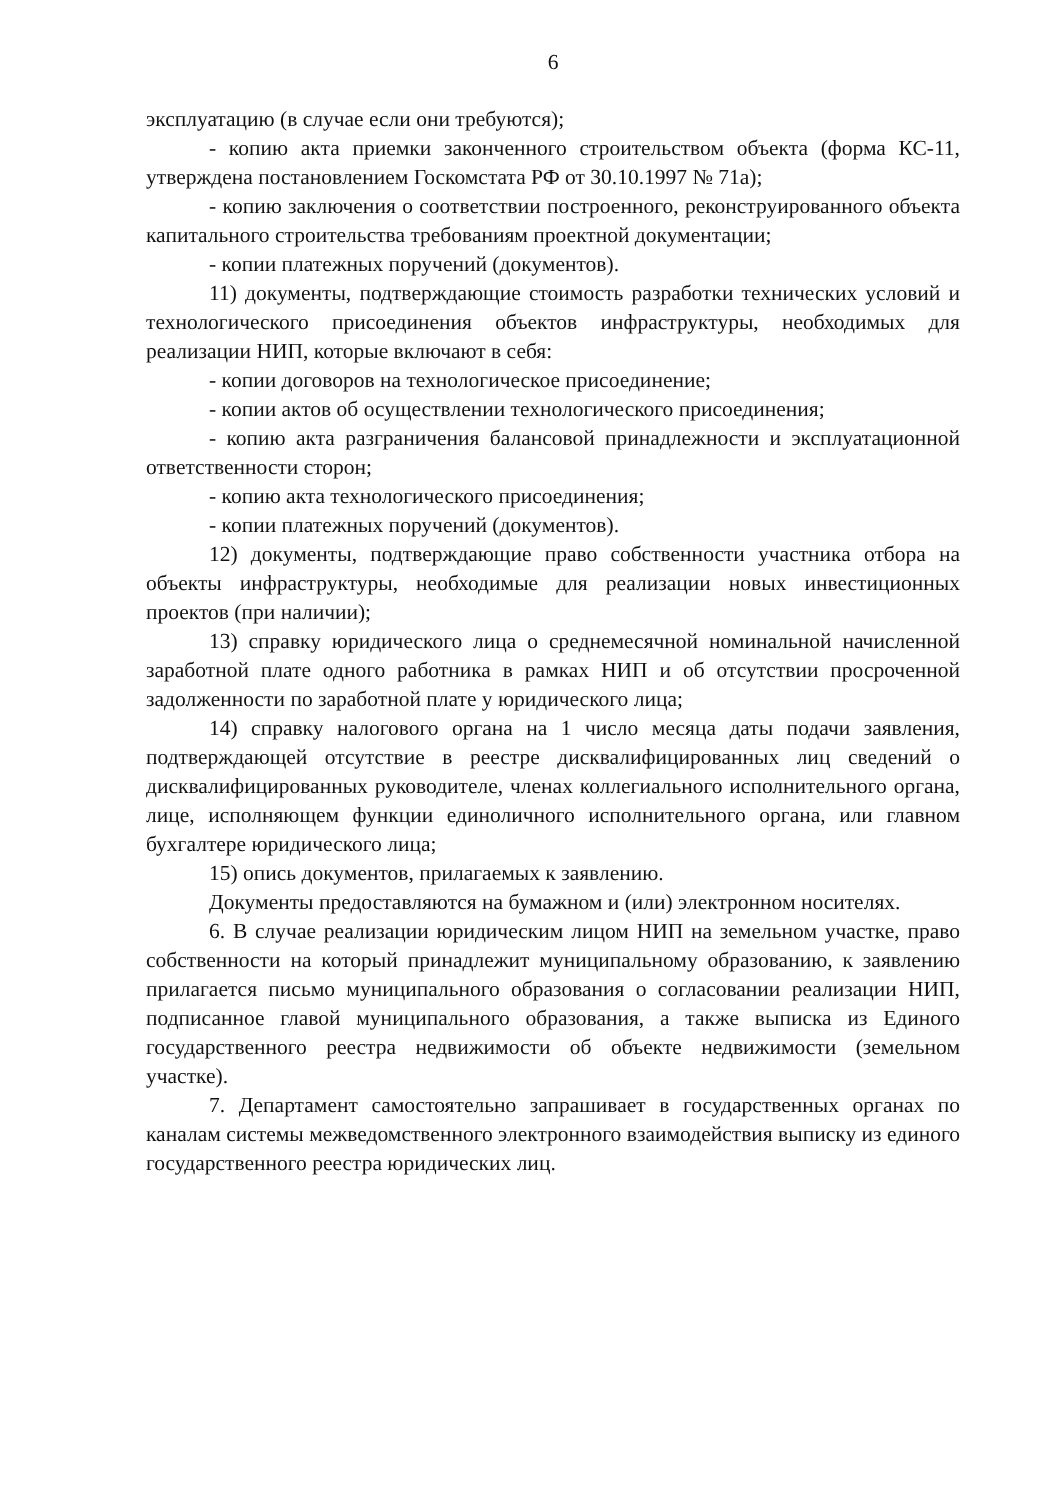6
эксплуатацию (в случае если они требуются);
- копию акта приемки законченного строительством объекта (форма КС-11, утверждена постановлением Госкомстата РФ от 30.10.1997 № 71а);
- копию заключения о соответствии построенного, реконструированного объекта капитального строительства требованиям проектной документации;
- копии платежных поручений (документов).
11) документы, подтверждающие стоимость разработки технических условий и технологического присоединения объектов инфраструктуры, необходимых для реализации НИП, которые включают в себя:
- копии договоров на технологическое присоединение;
- копии актов об осуществлении технологического присоединения;
- копию акта разграничения балансовой принадлежности и эксплуатационной ответственности сторон;
- копию акта технологического присоединения;
- копии платежных поручений (документов).
12) документы, подтверждающие право собственности участника отбора на объекты инфраструктуры, необходимые для реализации новых инвестиционных проектов (при наличии);
13) справку юридического лица о среднемесячной номинальной начисленной заработной плате одного работника в рамках НИП и об отсутствии просроченной задолженности по заработной плате у юридического лица;
14) справку налогового органа на 1 число месяца даты подачи заявления, подтверждающей отсутствие в реестре дисквалифицированных лиц сведений о дисквалифицированных руководителе, членах коллегиального исполнительного органа, лице, исполняющем функции единоличного исполнительного органа, или главном бухгалтере юридического лица;
15) опись документов, прилагаемых к заявлению.
Документы предоставляются на бумажном и (или) электронном носителях.
6. В случае реализации юридическим лицом НИП на земельном участке, право собственности на который принадлежит муниципальному образованию, к заявлению прилагается письмо муниципального образования о согласовании реализации НИП, подписанное главой муниципального образования, а также выписка из Единого государственного реестра недвижимости об объекте недвижимости (земельном участке).
7. Департамент самостоятельно запрашивает в государственных органах по каналам системы межведомственного электронного взаимодействия выписку из единого государственного реестра юридических лиц.